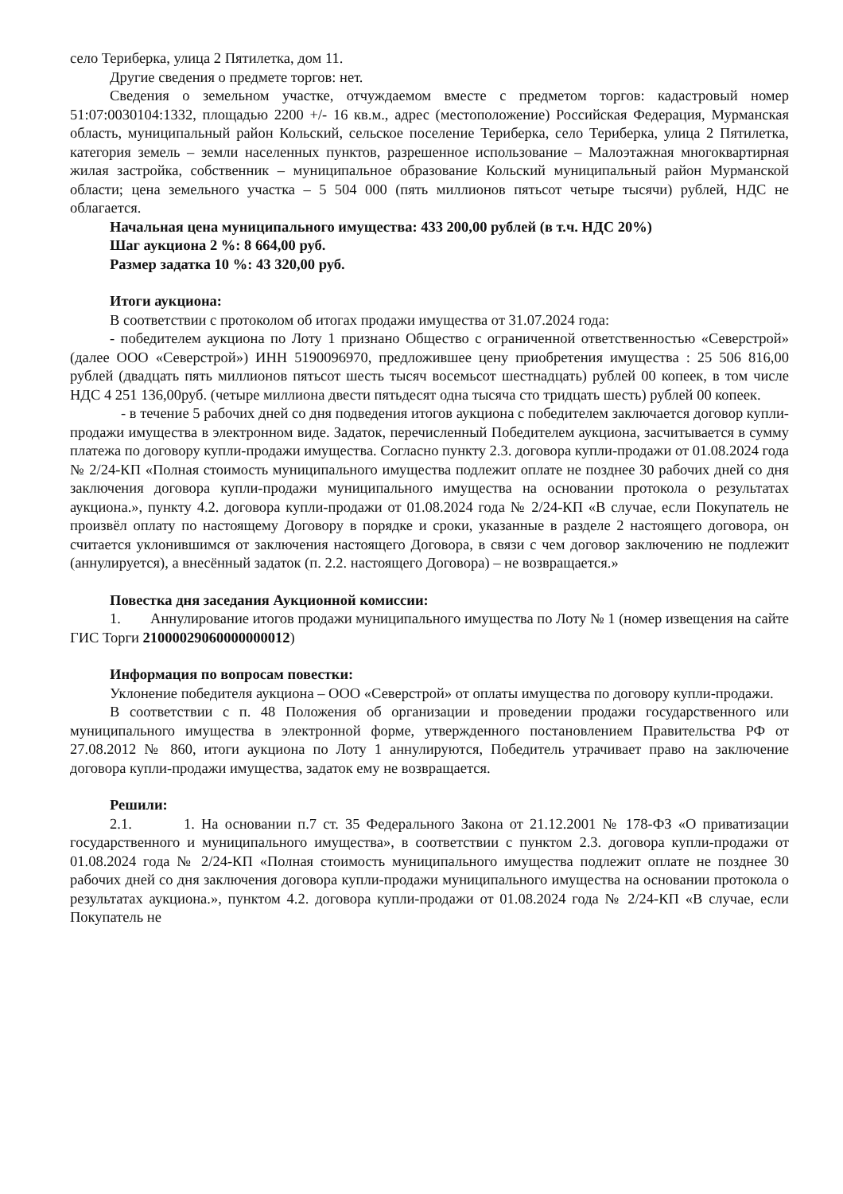село Териберка, улица 2 Пятилетка, дом 11.
Другие сведения о предмете торгов: нет.
Сведения о земельном участке, отчуждаемом вместе с предметом торгов: кадастровый номер 51:07:0030104:1332, площадью 2200 +/- 16 кв.м., адрес (местоположение) Российская Федерация, Мурманская область, муниципальный район Кольский, сельское поселение Териберка, село Териберка, улица 2 Пятилетка, категория земель – земли населенных пунктов, разрешенное использование – Малоэтажная многоквартирная жилая застройка, собственник – муниципальное образование Кольский муниципальный район Мурманской области; цена земельного участка – 5 504 000 (пять миллионов пятьсот четыре тысячи) рублей, НДС не облагается.
Начальная цена муниципального имущества: 433 200,00 рублей (в т.ч. НДС 20%)
Шаг аукциона 2 %: 8 664,00 руб.
Размер задатка 10 %: 43 320,00 руб.
Итоги аукциона:
В соответствии с протоколом об итогах продажи имущества от 31.07.2024 года:
- победителем аукциона по Лоту 1 признано Общество с ограниченной ответственностью «Северстрой» (далее ООО «Северстрой») ИНН 5190096970, предложившее цену приобретения имущества : 25 506 816,00 рублей (двадцать пять миллионов пятьсот шесть тысяч восемьсот шестнадцать) рублей 00 копеек, в том числе НДС 4 251 136,00руб. (четыре миллиона двести пятьдесят одна тысяча сто тридцать шесть) рублей 00 копеек.
- в течение 5 рабочих дней со дня подведения итогов аукциона с победителем заключается договор купли-продажи имущества в электронном виде. Задаток, перечисленный Победителем аукциона, засчитывается в сумму платежа по договору купли-продажи имущества. Согласно пункту 2.3. договора купли-продажи от 01.08.2024 года № 2/24-КП «Полная стоимость муниципального имущества подлежит оплате не позднее 30 рабочих дней со дня заключения договора купли-продажи муниципального имущества на основании протокола о результатах аукциона.», пункту 4.2. договора купли-продажи от 01.08.2024 года № 2/24-КП «В случае, если Покупатель не произвёл оплату по настоящему Договору в порядке и сроки, указанные в разделе 2 настоящего договора, он считается уклонившимся от заключения настоящего Договора, в связи с чем договор заключению не подлежит (аннулируется), а внесённый задаток (п. 2.2. настоящего Договора) – не возвращается.»
Повестка дня заседания Аукционной комиссии:
1. Аннулирование итогов продажи муниципального имущества по Лоту № 1 (номер извещения на сайте ГИС Торги 21000029060000000012)
Информация по вопросам повестки:
Уклонение победителя аукциона – ООО «Северстрой» от оплаты имущества по договору купли-продажи.
В соответствии с п. 48 Положения об организации и проведении продажи государственного или муниципального имущества в электронной форме, утвержденного постановлением Правительства РФ от 27.08.2012 № 860, итоги аукциона по Лоту 1 аннулируются, Победитель утрачивает право на заключение договора купли-продажи имущества, задаток ему не возвращается.
Решили:
2.1. 1. На основании п.7 ст. 35 Федерального Закона от 21.12.2001 № 178-ФЗ «О приватизации государственного и муниципального имущества», в соответствии с пунктом 2.3. договора купли-продажи от 01.08.2024 года № 2/24-КП «Полная стоимость муниципального имущества подлежит оплате не позднее 30 рабочих дней со дня заключения договора купли-продажи муниципального имущества на основании протокола о результатах аукциона.», пунктом 4.2. договора купли-продажи от 01.08.2024 года № 2/24-КП «В случае, если Покупатель не